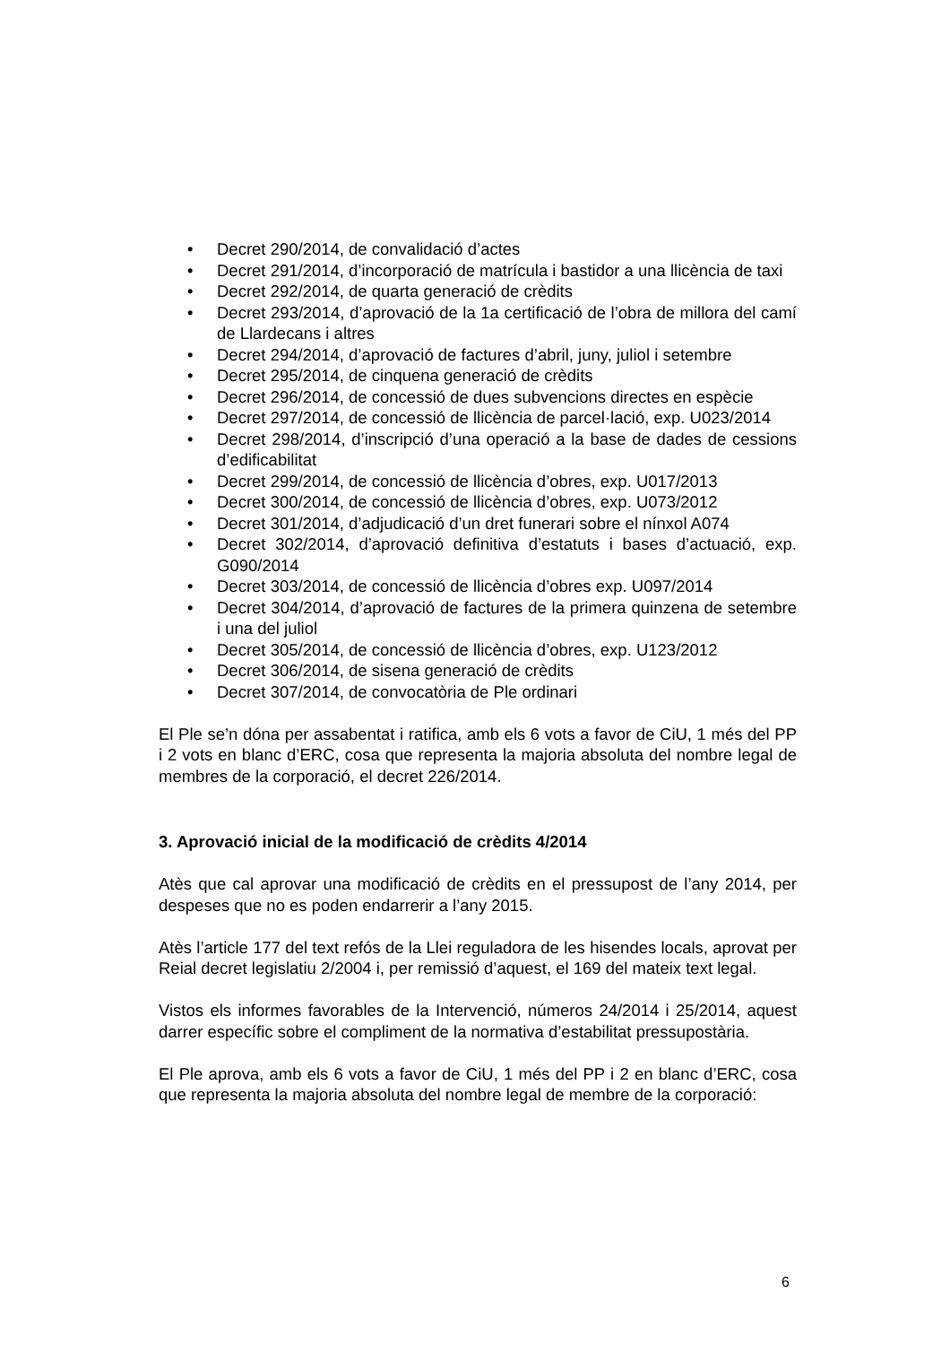• Decret 290/2014, de convalidació d’actes
• Decret 291/2014, d’incorporació de matrícula i bastidor a una llicència de taxi
• Decret 292/2014, de quarta generació de crèdits
• Decret 293/2014, d’aprovació de la 1a certificació de l’obra de millora del camí de Llardecans i altres
• Decret 294/2014, d’aprovació de factures d’abril, juny, juliol i setembre
• Decret 295/2014, de cinquena generació de crèdits
• Decret 296/2014, de concessió de dues subvencions directes en espècie
• Decret 297/2014, de concessió de llicència de parcel·lació, exp. U023/2014
• Decret 298/2014, d’inscripció d’una operació a la base de dades de cessions d’edificabilitat
• Decret 299/2014, de concessió de llicència d’obres, exp. U017/2013
• Decret 300/2014, de concessió de llicència d’obres, exp. U073/2012
• Decret 301/2014, d’adjudicació d’un dret funerari sobre el nínxol A074
• Decret 302/2014, d’aprovació definitiva d’estatuts i bases d’actuació, exp. G090/2014
• Decret 303/2014, de concessió de llicència d’obres exp. U097/2014
• Decret 304/2014, d’aprovació de factures de la primera quinzena de setembre i una del juliol
• Decret 305/2014, de concessió de llicència d’obres, exp. U123/2012
• Decret 306/2014, de sisena generació de crèdits
• Decret 307/2014, de convocatòria de Ple ordinari
El Ple se’n dóna per assabentat i ratifica, amb els 6 vots a favor de CiU, 1 més del PP i 2 vots en blanc d’ERC, cosa que representa la majoria absoluta del nombre legal de membres de la corporació, el decret 226/2014.
3. Aprovació inicial de la modificació de crèdits 4/2014
Atès que cal aprovar una modificació de crèdits en el pressupost de l’any 2014, per despeses que no es poden endarrerir a l’any 2015.
Atès l’article 177 del text refós de la Llei reguladora de les hisendes locals, aprovat per Reial decret legislatiu 2/2004 i, per remissió d’aquest, el 169 del mateix text legal.
Vistos els informes favorables de la Intervenció, números 24/2014 i 25/2014, aquest darrer específic sobre el compliment de la normativa d’estabilitat pressupostària.
El Ple aprova, amb els 6 vots a favor de CiU, 1 més del PP i 2 en blanc d’ERC, cosa que representa la majoria absoluta del nombre legal de membre de la corporació:
6